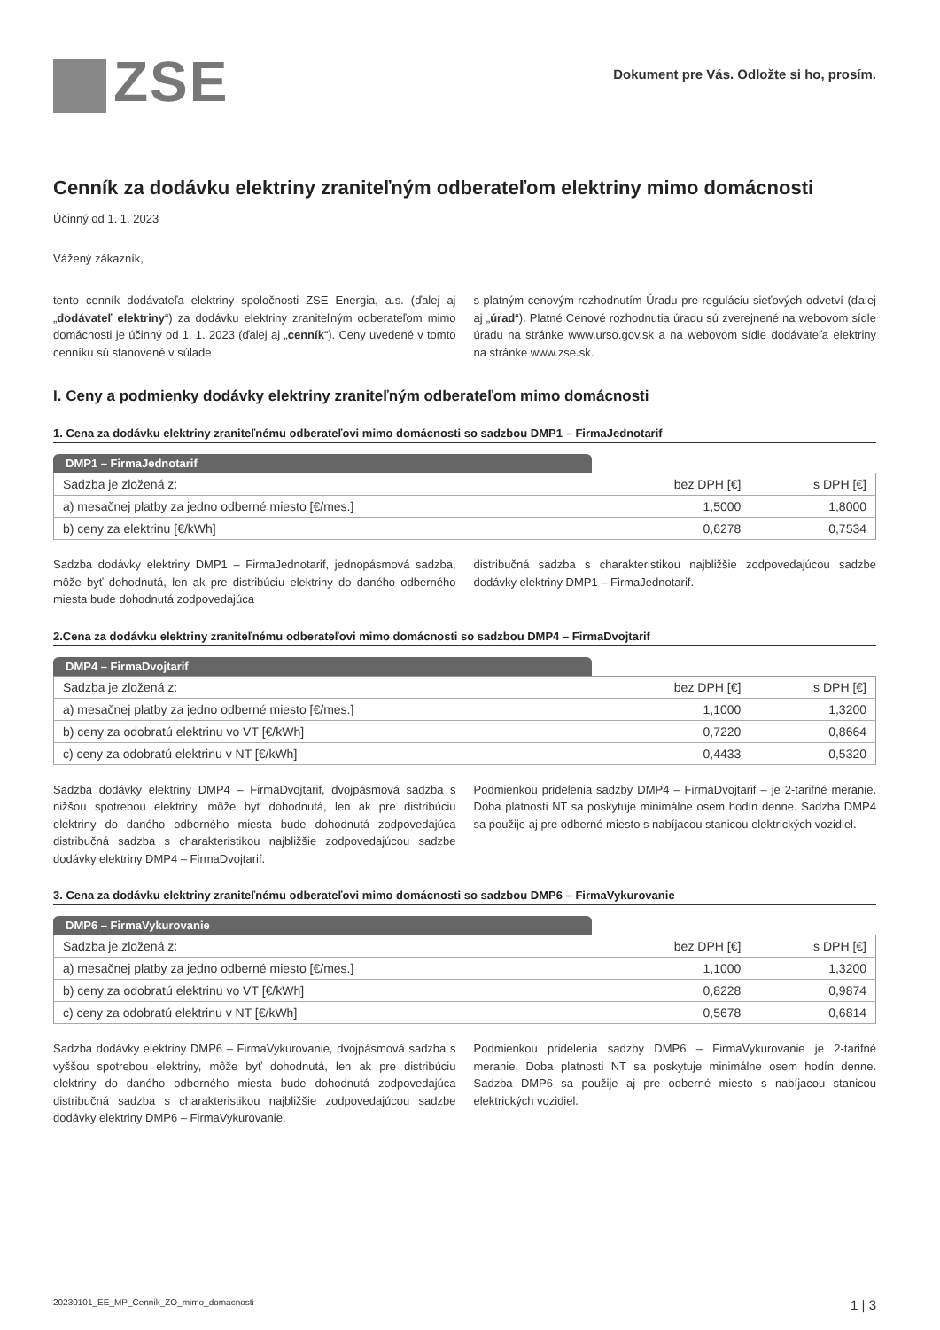ZSE
Dokument pre Vás. Odložte si ho, prosím.
Cenník za dodávku elektriny zraniteľným odberateľom elektriny mimo domácnosti
Účinný od 1. 1. 2023
Vážený zákazník,
tento cenník dodávateľa elektriny spoločnosti ZSE Energia, a.s. (ďalej aj „dodávateľ elektriny“) za dodávku elektriny zraniteľným odberateľom mimo domácnosti je účinný od 1. 1. 2023 (ďalej aj „cenník“). Ceny uvedené v tomto cenníku sú stanovené v súlade
s platným cenovým rozhodnutím Úradu pre reguláciu sieťových odvetví (ďalej aj „úrad“). Platné Cenové rozhodnutia úradu sú zverejnené na webovom sídle úradu na stránke www.urso.gov.sk a na webovom sídle dodávateľa elektriny na stránke www.zse.sk.
I. Ceny a podmienky dodávky elektriny zraniteľným odberateľom mimo domácnosti
1. Cena za dodávku elektriny zraniteľnému odberateľovi mimo domácnosti so sadzbou DMP1 – FirmaJednotarif
DMP1 – FirmaJednotarif
| Sadzba je zložená z: | bez DPH [€] | s DPH [€] |
| --- | --- | --- |
| a) mesačnej platby za jedno odberné miesto [€/mes.] | 1,5000 | 1,8000 |
| b) ceny za elektrinu [€/kWh] | 0,6278 | 0,7534 |
Sadzba dodávky elektriny DMP1 – FirmaJednotarif, jednopásmová sadzba, môže byť dohodnutá, len ak pre distribúciu elektriny do daného odberného miesta bude dohodnutá zodpovedajúca
distribučná sadzba s charakteristikou najbližšie zodpovedajúcou sadzbe dodávky elektriny DMP1 – FirmaJednotarif.
2.Cena za dodávku elektriny zraniteľnému odberateľovi mimo domácnosti so sadzbou DMP4 – FirmaDvojtarif
DMP4 – FirmaDvojtarif
| Sadzba je zložená z: | bez DPH [€] | s DPH [€] |
| --- | --- | --- |
| a) mesačnej platby za jedno odberné miesto [€/mes.] | 1,1000 | 1,3200 |
| b) ceny za odobratú elektrinu vo VT [€/kWh] | 0,7220 | 0,8664 |
| c) ceny za odobratú elektrinu v NT [€/kWh] | 0,4433 | 0,5320 |
Sadzba dodávky elektriny DMP4 – FirmaDvojtarif, dvojpásmová sadzba s nižšou spotrebou elektriny, môže byť dohodnutá, len ak pre distribúciu elektriny do daného odberného miesta bude dohodnutá zodpovedajúca distribučná sadzba s charakteristikou najbližšie zodpovedajúcou sadzbe dodávky elektriny DMP4 – FirmaDvojtarif.
Podmienkou pridelenia sadzby DMP4 – FirmaDvojtarif – je 2-tarifné meranie. Doba platnosti NT sa poskytuje minimálne osem hodín denne. Sadzba DMP4 sa použije aj pre odberné miesto s nabíjacou stanicou elektrických vozidiel.
3. Cena za dodávku elektriny zraniteľnému odberateľovi mimo domácnosti so sadzbou DMP6 – FirmaVykurovanie
DMP6 – FirmaVykurovanie
| Sadzba je zložená z: | bez DPH [€] | s DPH [€] |
| --- | --- | --- |
| a) mesačnej platby za jedno odberné miesto [€/mes.] | 1,1000 | 1,3200 |
| b) ceny za odobratú elektrinu vo VT [€/kWh] | 0,8228 | 0,9874 |
| c) ceny za odobratú elektrinu v NT [€/kWh] | 0,5678 | 0,6814 |
Sadzba dodávky elektriny DMP6 – FirmaVykurovanie, dvojpásmová sadzba s vyššou spotrebou elektriny, môže byť dohodnutá, len ak pre distribúciu elektriny do daného odberného miesta bude dohodnutá zodpovedajúca distribučná sadzba s charakteristikou najbližšie zodpovedajúcou sadzbe dodávky elektriny DMP6 – FirmaVykurovanie.
Podmienkou pridelenia sadzby DMP6 – FirmaVykurovanie je 2-tarifné meranie. Doba platnosti NT sa poskytuje minimálne osem hodín denne. Sadzba DMP6 sa použije aj pre odberné miesto s nabíjacou stanicou elektrických vozidiel.
20230101_EE_MP_Cennik_ZO_mimo_domacnosti 1 | 3